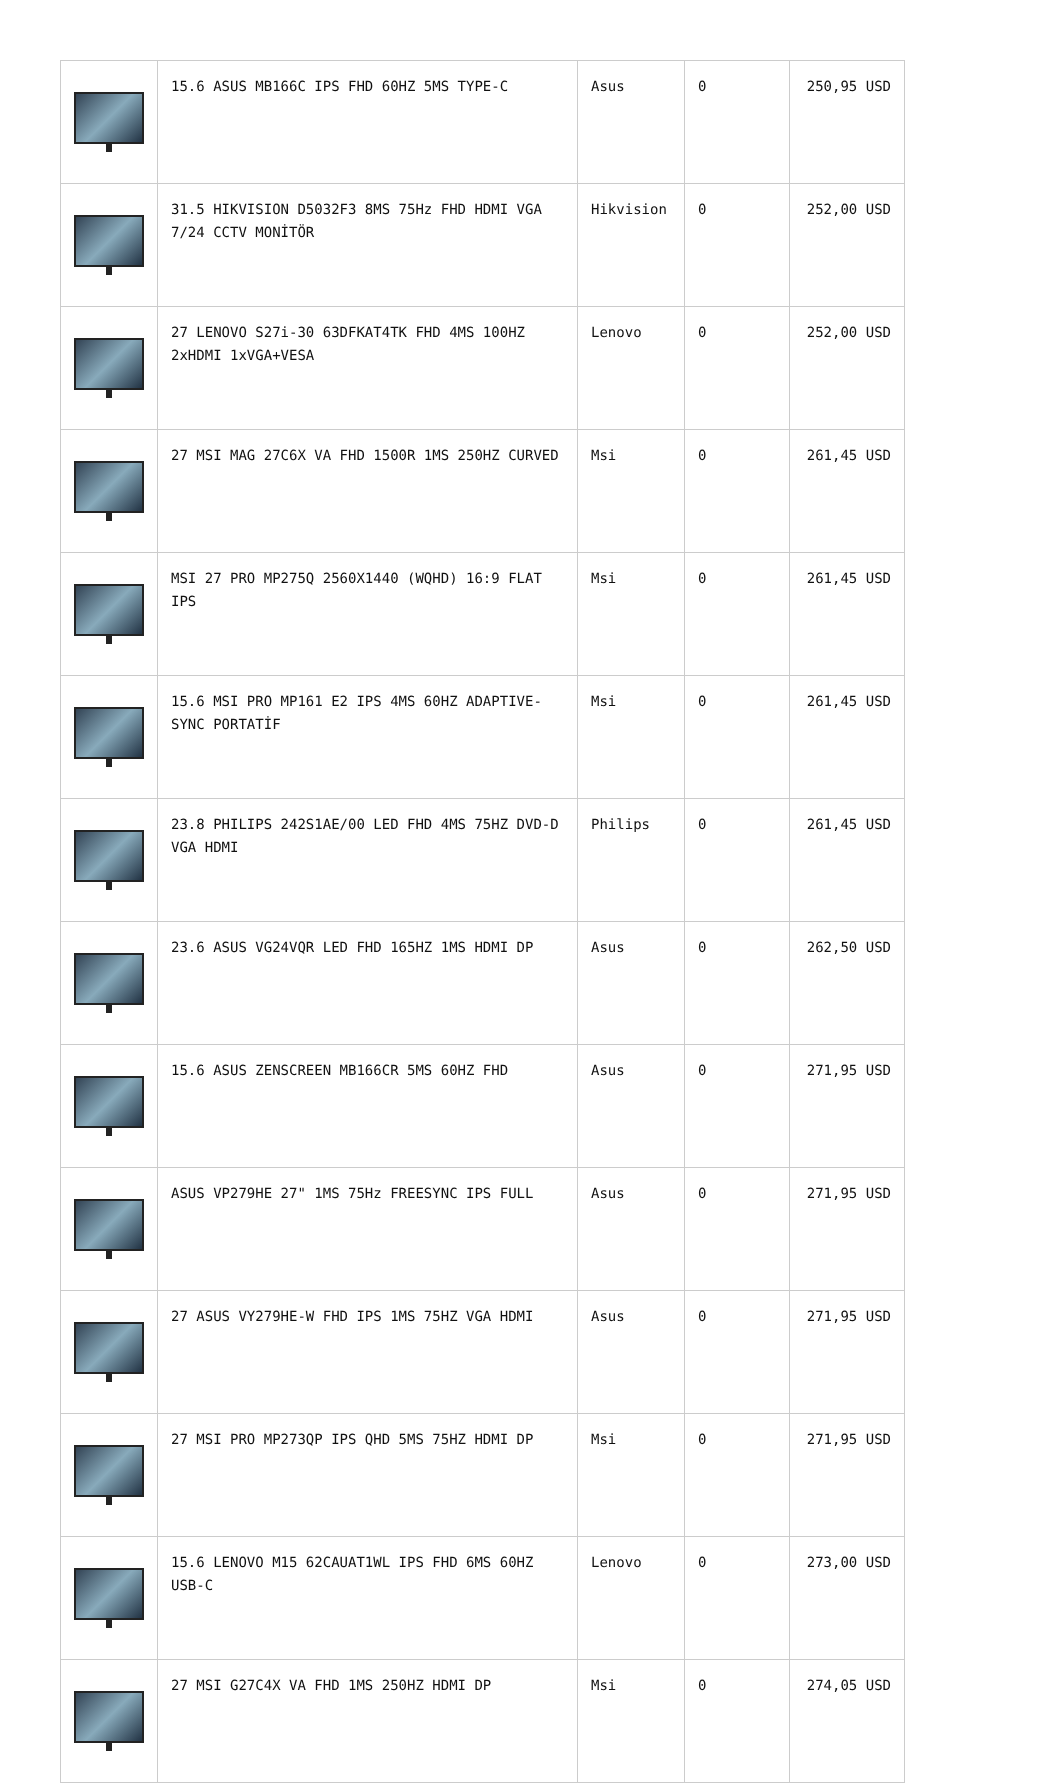| | 15.6 ASUS MB166C IPS FHD 60HZ 5MS TYPE-C | Asus | 0 | 250,95 USD |
| | 31.5 HIKVISION D5032F3 8MS 75Hz FHD HDMI VGA 7/24 CCTV MONİTÖR | Hikvision | 0 | 252,00 USD |
| | 27 LENOVO S27i-30 63DFKAT4TK FHD 4MS 100HZ 2xHDMI 1xVGA+VESA | Lenovo | 0 | 252,00 USD |
| | 27 MSI MAG 27C6X VA FHD 1500R 1MS 250HZ CURVED | Msi | 0 | 261,45 USD |
| | MSI 27 PRO MP275Q 2560X1440 (WQHD) 16:9 FLAT IPS | Msi | 0 | 261,45 USD |
| | 15.6 MSI PRO MP161 E2 IPS 4MS 60HZ ADAPTIVE-SYNC PORTATİF | Msi | 0 | 261,45 USD |
| | 23.8 PHILIPS 242S1AE/00 LED FHD 4MS 75HZ DVD-D VGA HDMI | Philips | 0 | 261,45 USD |
| | 23.6 ASUS VG24VQR LED FHD 165HZ 1MS HDMI DP | Asus | 0 | 262,50 USD |
| | 15.6 ASUS ZENSCREEN MB166CR 5MS 60HZ FHD | Asus | 0 | 271,95 USD |
| | ASUS VP279HE 27" 1MS 75Hz FREESYNC IPS FULL | Asus | 0 | 271,95 USD |
| | 27 ASUS VY279HE-W FHD IPS 1MS 75HZ VGA HDMI | Asus | 0 | 271,95 USD |
| | 27 MSI PRO MP273QP IPS QHD 5MS 75HZ HDMI DP | Msi | 0 | 271,95 USD |
| | 15.6 LENOVO M15 62CAUAT1WL IPS FHD 6MS 60HZ USB-C | Lenovo | 0 | 273,00 USD |
| | 27 MSI G27C4X VA FHD 1MS 250HZ HDMI DP | Msi | 0 | 274,05 USD |